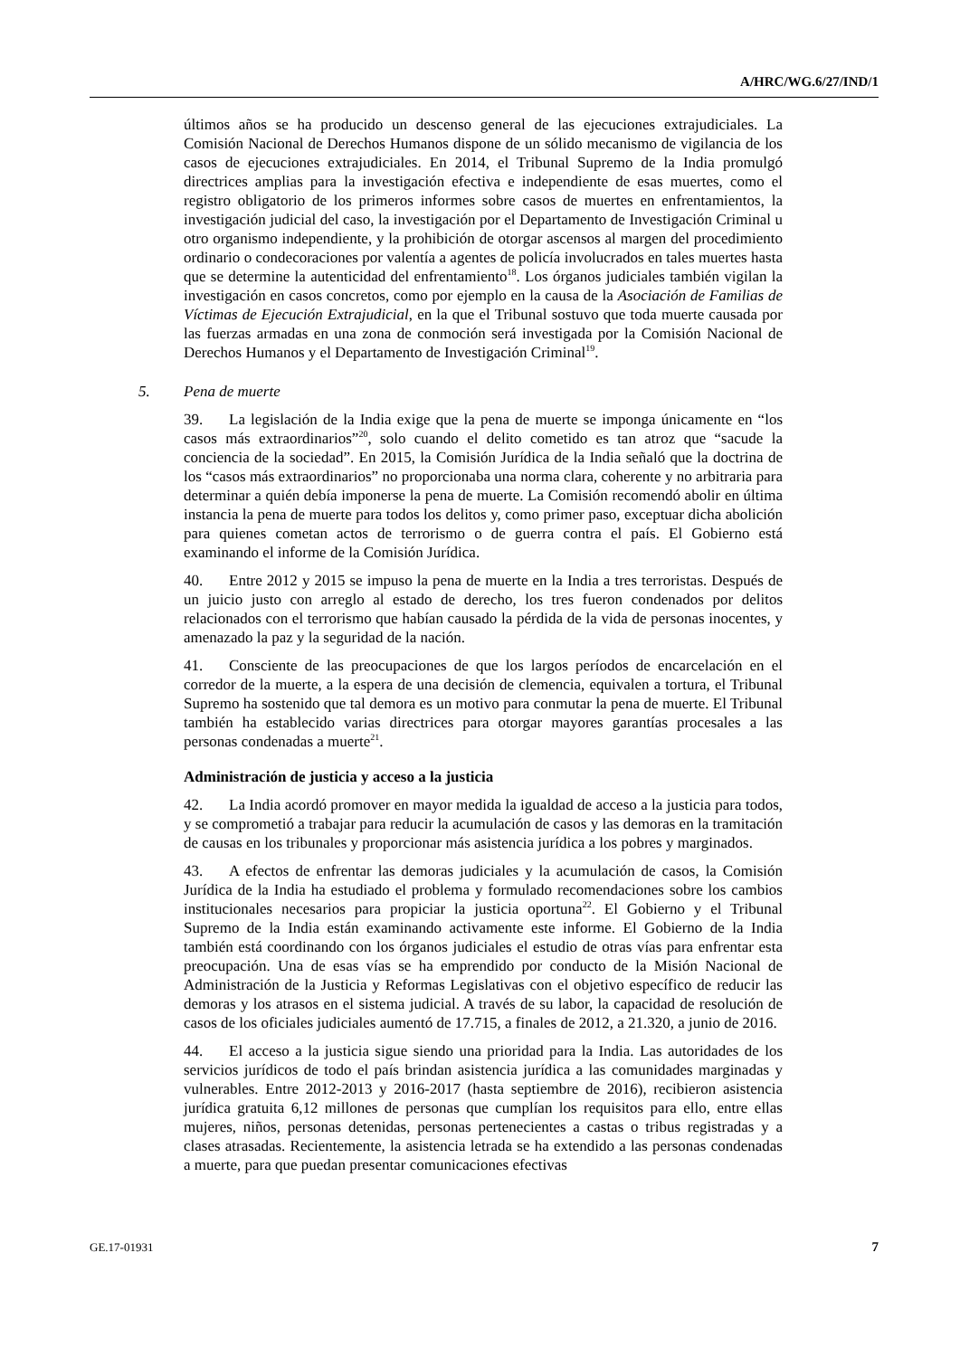A/HRC/WG.6/27/IND/1
últimos años se ha producido un descenso general de las ejecuciones extrajudiciales. La Comisión Nacional de Derechos Humanos dispone de un sólido mecanismo de vigilancia de los casos de ejecuciones extrajudiciales. En 2014, el Tribunal Supremo de la India promulgó directrices amplias para la investigación efectiva e independiente de esas muertes, como el registro obligatorio de los primeros informes sobre casos de muertes en enfrentamientos, la investigación judicial del caso, la investigación por el Departamento de Investigación Criminal u otro organismo independiente, y la prohibición de otorgar ascensos al margen del procedimiento ordinario o condecoraciones por valentía a agentes de policía involucrados en tales muertes hasta que se determine la autenticidad del enfrentamiento<sup>18</sup>. Los órganos judiciales también vigilan la investigación en casos concretos, como por ejemplo en la causa de la Asociación de Familias de Víctimas de Ejecución Extrajudicial, en la que el Tribunal sostuvo que toda muerte causada por las fuerzas armadas en una zona de conmoción será investigada por la Comisión Nacional de Derechos Humanos y el Departamento de Investigación Criminal<sup>19</sup>.
5. Pena de muerte
39. La legislación de la India exige que la pena de muerte se imponga únicamente en “los casos más extraordinarios”<sup>20</sup>, solo cuando el delito cometido es tan atroz que “sacude la conciencia de la sociedad”. En 2015, la Comisión Jurídica de la India señaló que la doctrina de los “casos más extraordinarios” no proporcionaba una norma clara, coherente y no arbitraria para determinar a quién debía imponerse la pena de muerte. La Comisión recomendó abolir en última instancia la pena de muerte para todos los delitos y, como primer paso, exceptuar dicha abolición para quienes cometan actos de terrorismo o de guerra contra el país. El Gobierno está examinando el informe de la Comisión Jurídica.
40. Entre 2012 y 2015 se impuso la pena de muerte en la India a tres terroristas. Después de un juicio justo con arreglo al estado de derecho, los tres fueron condenados por delitos relacionados con el terrorismo que habían causado la pérdida de la vida de personas inocentes, y amenazado la paz y la seguridad de la nación.
41. Consciente de las preocupaciones de que los largos períodos de encarcelación en el corredor de la muerte, a la espera de una decisión de clemencia, equivalen a tortura, el Tribunal Supremo ha sostenido que tal demora es un motivo para conmutar la pena de muerte. El Tribunal también ha establecido varias directrices para otorgar mayores garantías procesales a las personas condenadas a muerte<sup>21</sup>.
Administración de justicia y acceso a la justicia
42. La India acordó promover en mayor medida la igualdad de acceso a la justicia para todos, y se comprometió a trabajar para reducir la acumulación de casos y las demoras en la tramitación de causas en los tribunales y proporcionar más asistencia jurídica a los pobres y marginados.
43. A efectos de enfrentar las demoras judiciales y la acumulación de casos, la Comisión Jurídica de la India ha estudiado el problema y formulado recomendaciones sobre los cambios institucionales necesarios para propiciar la justicia oportuna<sup>22</sup>. El Gobierno y el Tribunal Supremo de la India están examinando activamente este informe. El Gobierno de la India también está coordinando con los órganos judiciales el estudio de otras vías para enfrentar esta preocupación. Una de esas vías se ha emprendido por conducto de la Misión Nacional de Administración de la Justicia y Reformas Legislativas con el objetivo específico de reducir las demoras y los atrasos en el sistema judicial. A través de su labor, la capacidad de resolución de casos de los oficiales judiciales aumentó de 17.715, a finales de 2012, a 21.320, a junio de 2016.
44. El acceso a la justicia sigue siendo una prioridad para la India. Las autoridades de los servicios jurídicos de todo el país brindan asistencia jurídica a las comunidades marginadas y vulnerables. Entre 2012-2013 y 2016-2017 (hasta septiembre de 2016), recibieron asistencia jurídica gratuita 6,12 millones de personas que cumplían los requisitos para ello, entre ellas mujeres, niños, personas detenidas, personas pertenecientes a castas o tribus registradas y a clases atrasadas. Recientemente, la asistencia letrada se ha extendido a las personas condenadas a muerte, para que puedan presentar comunicaciones efectivas
GE.17-01931 7